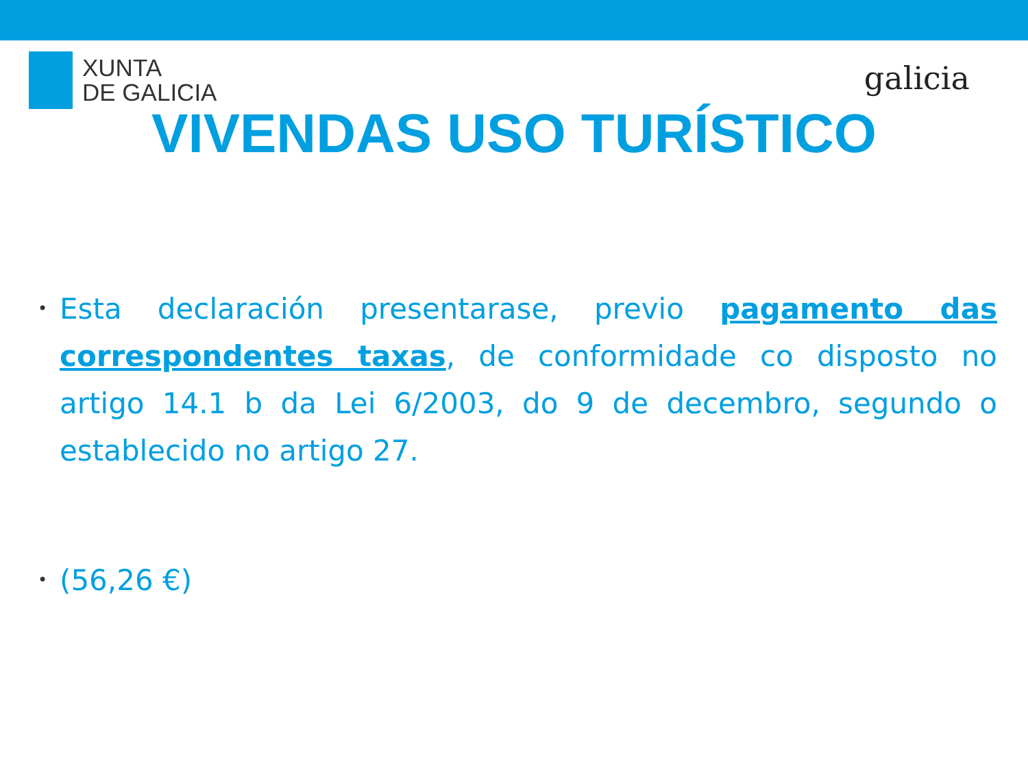XUNTA
DE GALICIA
galicia
VIVENDAS USO TURÍSTICO
• Esta declaración presentarase, previo pagamento das correspondentes taxas, de conformidade co disposto no artigo 14.1 b da Lei 6/2003, do 9 de decembro, segundo o establecido no artigo 27.
• (56,26 €)